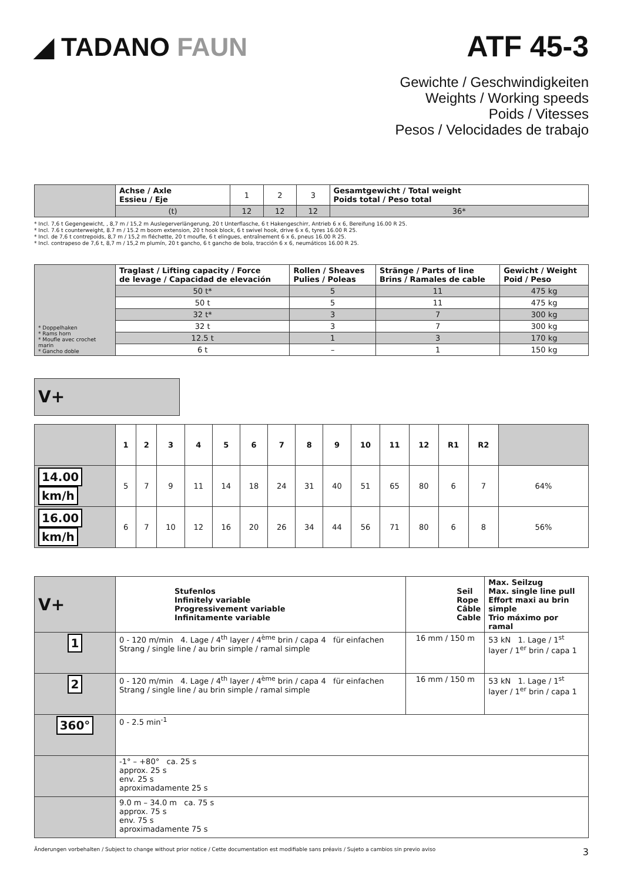◢ TADANO FAUN ATF 45-3
Gewichte / Geschwindigkeiten
Weights / Working speeds
Poids / Vitesses
Pesos / Velocidades de trabajo
| | Achse / Axle Essieu / Eje | 1 | 2 | 3 | Gesamtgewicht / Total weight Poids total / Peso total |
| | (t) | 12 | 12 | 12 | 36* |
* Incl. 7,6 t Gegengewicht, , 8,7 m / 15,2 m Auslegerverlängerung, 20 t Unterflasche, 6 t Hakengeschirr, Antrieb 6 x 6, Bereifung 16.00 R 25.
* Incl. 7.6 t counterweight, 8.7 m / 15.2 m boom extension, 20 t hook block, 6 t swivel hook, drive 6 x 6, tyres 16.00 R 25.
* Incl. de 7,6 t contrepoids, 8,7 m / 15,2 m fléchette, 20 t moufle, 6 t elingues, entraînement 6 x 6, pneus 16.00 R 25.
* Incl. contrapeso de 7,6 t, 8,7 m / 15,2 m plumín, 20 t gancho, 6 t gancho de bola, tracción 6 x 6, neumáticos 16.00 R 25.
| * Doppelhaken * Rams horn * Moufle avec crochet marin * Gancho doble | Traglast / Lifting capacity / Force de levage / Capacidad de elevación | Rollen / Sheaves Pulies / Poleas | Stränge / Parts of line Brins / Ramales de cable | Gewicht / Weight Poid / Peso |
| | 50 t* | 5 | 11 | 475 kg |
| | 50 t | 5 | 11 | 475 kg |
| | 32 t* | 3 | 7 | 300 kg |
| | 32 t | 3 | 7 | 300 kg |
| | 12.5 t | 1 | 3 | 170 kg |
| | 6 t | – | 1 | 150 kg |
V+
| | 1 | 2 | 3 | 4 | 5 | 6 | 7 | 8 | 9 | 10 | 11 | 12 | R1 | R2 | |
| 14.00 km/h | 5 | 7 | 9 | 11 | 14 | 18 | 24 | 31 | 40 | 51 | 65 | 80 | 6 | 7 | 64% |
| 16.00 km/h | 6 | 7 | 10 | 12 | 16 | 20 | 26 | 34 | 44 | 56 | 71 | 80 | 6 | 8 | 56% |
| V+ | Stufenlos Infinitely variable Progressivement variable Infinitamente variable | Seil Rope Câble Cable | Max. Seilzug Max. single line pull Effort maxi au brin simple Trio máximo por ramal |
| 1 | 0 - 120 m/min 4. Lage / 4<sup>th</sup> layer / 4<sup>ème</sup> brin / capa 4 für einfachen Strang / single line / au brin simple / ramal simple | 16 mm / 150 m | 53 kN 1. Lage / 1<sup>st</sup> layer / 1<sup>er</sup> brin / capa 1 |
| 2 | 0 - 120 m/min 4. Lage / 4<sup>th</sup> layer / 4<sup>ème</sup> brin / capa 4 für einfachen Strang / single line / au brin simple / ramal simple | 16 mm / 150 m | 53 kN 1. Lage / 1<sup>st</sup> layer / 1<sup>er</sup> brin / capa 1 |
| 360° | 0 - 2.5 min<sup>-1</sup> | | |
| | -1° – +80° ca. 25 s approx. 25 s env. 25 s aproximadamente 25 s | | |
| | 9.0 m – 34.0 m ca. 75 s approx. 75 s env. 75 s aproximadamente 75 s | | |
Änderungen vorbehalten / Subject to change without prior notice / Cette documentation est modifiable sans préavis / Sujeto a cambios sin previo aviso 3